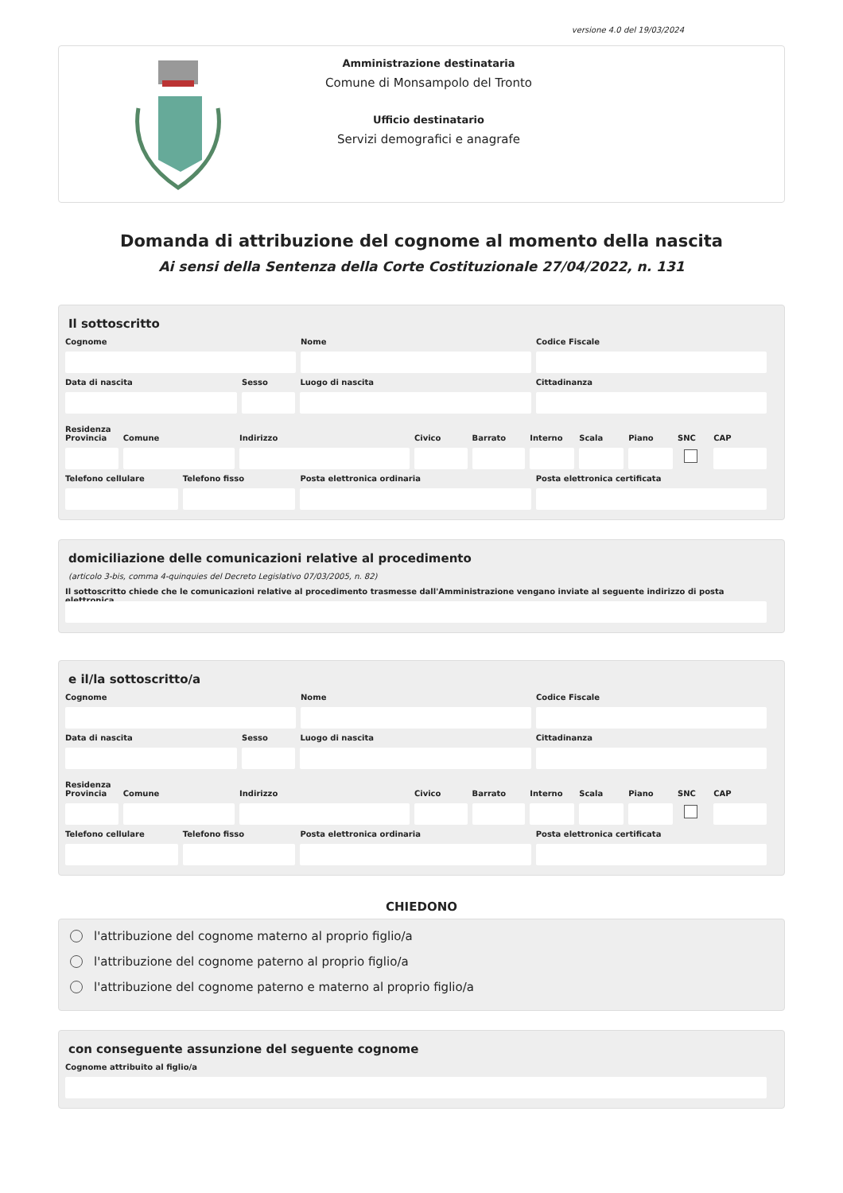versione 4.0 del 19/03/2024
Amministrazione destinataria
Comune di Monsampolo del Tronto
Ufficio destinatario
Servizi demografici e anagrafe
Domanda di attribuzione del cognome al momento della nascita
Ai sensi della Sentenza della Corte Costituzionale 27/04/2022, n. 131
Il sottoscritto
Cognome Nome Codice Fiscale
Data di nascita Sesso Luogo di nascita Cittadinanza
Residenza
Provincia
Comune Indirizzo Civico Barrato Interno
Scala Piano SNC CAP
Telefono cellulare
Telefono fisso Posta elettronica ordinaria Posta elettronica certificata
domiciliazione delle comunicazioni relative al procedimento
(articolo 3-bis, comma 4-quinquies del Decreto Legislativo 07/03/2005, n. 82)
Il sottoscritto chiede che le comunicazioni relative al procedimento trasmesse dall'Amministrazione vengano inviate al seguente indirizzo di posta elettronica
e il/la sottoscritto/a
Cognome Nome Codice Fiscale
Data di nascita Sesso Luogo di nascita Cittadinanza
Residenza
Provincia
Comune Indirizzo Civico Barrato Interno
Scala Piano SNC CAP
Telefono cellulare
Telefono fisso Posta elettronica ordinaria Posta elettronica certificata
CHIEDONO
l'attribuzione del cognome materno al proprio figlio/a
l'attribuzione del cognome paterno al proprio figlio/a
l'attribuzione del cognome paterno e materno al proprio figlio/a
con conseguente assunzione del seguente cognome
Cognome attribuito al figlio/a